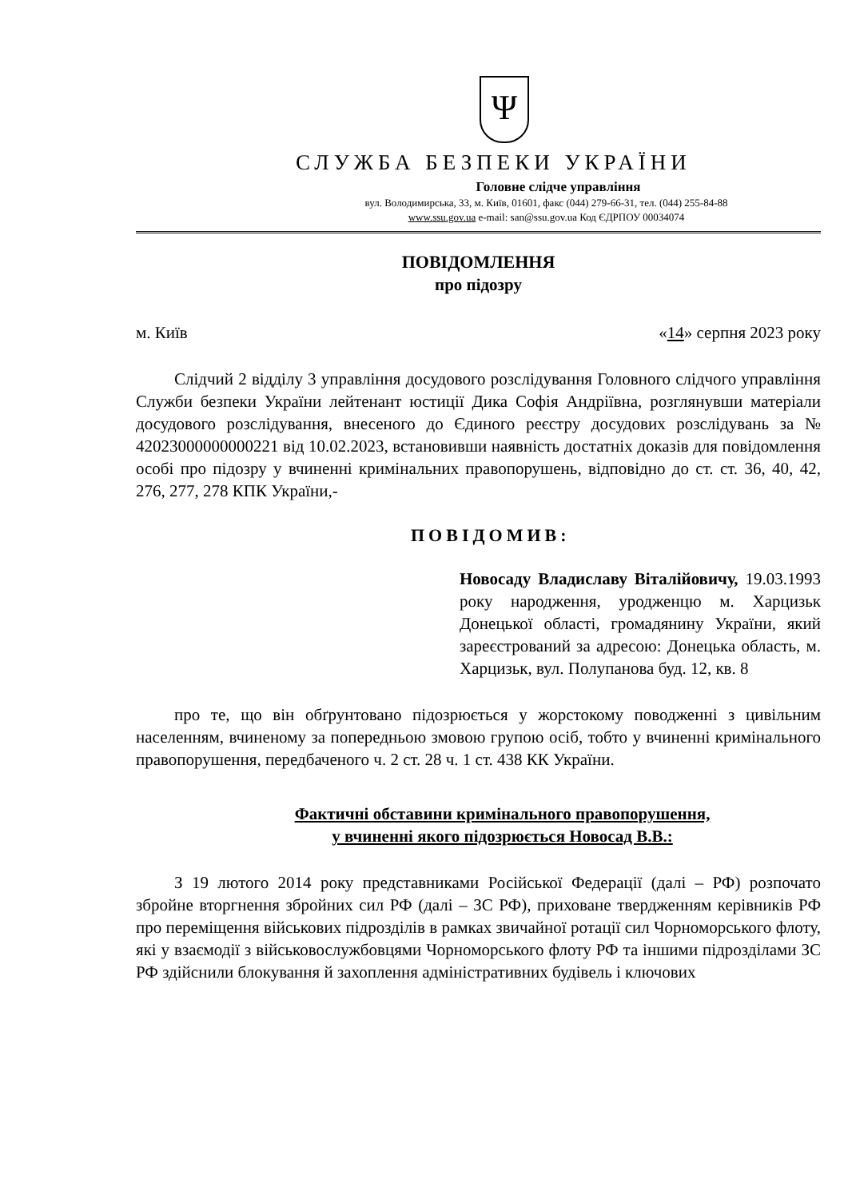Ψ
СЛУЖБА БЕЗПЕКИ УКРАЇНИ
Головне слідче управління
вул. Володимирська, 33, м. Київ, 01601, факс (044) 279-66-31, тел. (044) 255-84-88
www.ssu.gov.ua e-mail: san@ssu.gov.ua Код ЄДРПОУ 00034074
ПОВІДОМЛЕННЯ
про підозру
м. Київ «14» серпня 2023 року
Слідчий 2 відділу 3 управління досудового розслідування Головного слідчого управління Служби безпеки України лейтенант юстиції Дика Софія Андріївна, розглянувши матеріали досудового розслідування, внесеного до Єдиного реєстру досудових розслідувань за № 42023000000000221 від 10.02.2023, встановивши наявність достатніх доказів для повідомлення особі про підозру у вчиненні кримінальних правопорушень, відповідно до ст. ст. 36, 40, 42, 276, 277, 278 КПК України,-
ПОВІДОМИВ:
Новосаду Владиславу Віталійовичу, 19.03.1993 року народження, уродженцю м. Харцизьк Донецької області, громадянину України, який зареєстрований за адресою: Донецька область, м. Харцизьк, вул. Полупанова буд. 12, кв. 8
про те, що він обґрунтовано підозрюється у жорстокому поводженні з цивільним населенням, вчиненому за попередньою змовою групою осіб, тобто у вчиненні кримінального правопорушення, передбаченого ч. 2 ст. 28 ч. 1 ст. 438 КК України.
Фактичні обставини кримінального правопорушення,
у вчиненні якого підозрюється Новосад В.В.:
З 19 лютого 2014 року представниками Російської Федерації (далі – РФ) розпочато збройне вторгнення збройних сил РФ (далі – ЗС РФ), приховане твердженням керівників РФ про переміщення військових підрозділів в рамках звичайної ротації сил Чорноморського флоту, які у взаємодії з військовослужбовцями Чорноморського флоту РФ та іншими підрозділами ЗС РФ здійснили блокування й захоплення адміністративних будівель і ключових